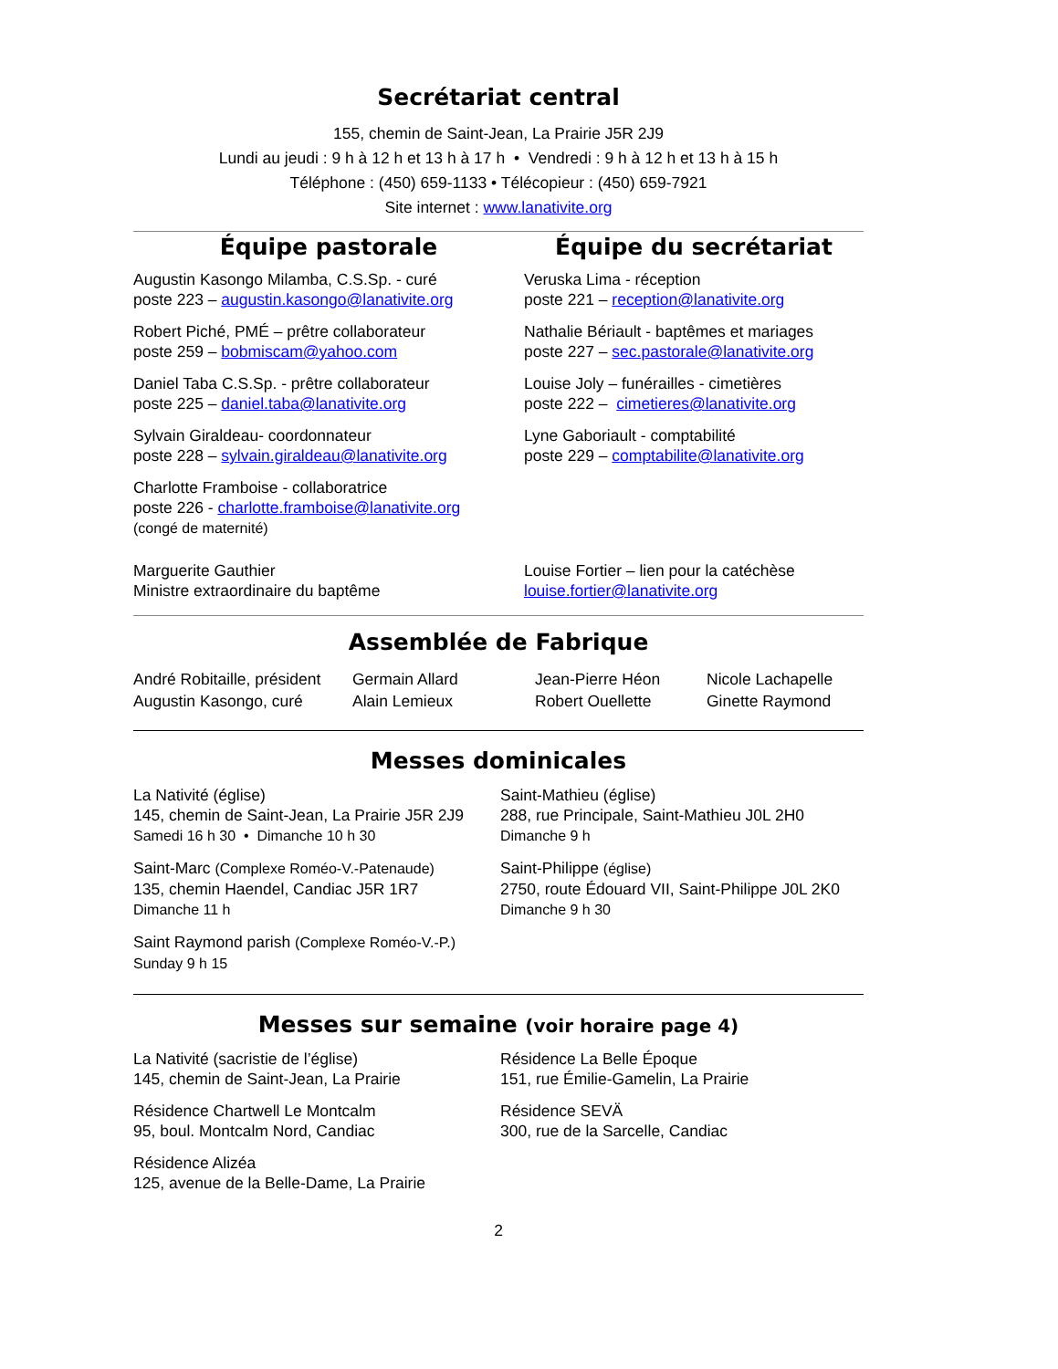Secrétariat central
155, chemin de Saint-Jean, La Prairie J5R 2J9
Lundi au jeudi : 9 h à 12 h et 13 h à 17 h • Vendredi : 9 h à 12 h et 13 h à 15 h
Téléphone : (450) 659-1133 • Télécopieur : (450) 659-7921
Site internet : www.lanativite.org
Équipe pastorale
Augustin Kasongo Milamba, C.S.Sp. - curé
poste 223 – augustin.kasongo@lanativite.org
Robert Piché, PMÉ – prêtre collaborateur
poste 259 – bobmiscam@yahoo.com
Daniel Taba C.S.Sp. - prêtre collaborateur
poste 225 – daniel.taba@lanativite.org
Sylvain Giraldeau- coordonnateur
poste 228 – sylvain.giraldeau@lanativite.org
Charlotte Framboise - collaboratrice
poste 226 - charlotte.framboise@lanativite.org
(congé de maternité)
Marguerite Gauthier
Ministre extraordinaire du baptême
Équipe du secrétariat
Veruska Lima - réception
poste 221 – reception@lanativite.org
Nathalie Bériault - baptêmes et mariages
poste 227 – sec.pastorale@lanativite.org
Louise Joly – funérailles - cimetières
poste 222 – cimetieres@lanativite.org
Lyne Gaboriault - comptabilité
poste 229 – comptabilite@lanativite.org
Louise Fortier – lien pour la catéchèse
louise.fortier@lanativite.org
Assemblée de Fabrique
André Robitaille, président
Augustin Kasongo, curé
Germain Allard
Alain Lemieux
Jean-Pierre Héon
Robert Ouellette
Nicole Lachapelle
Ginette Raymond
Messes dominicales
La Nativité (église)
145, chemin de Saint-Jean, La Prairie J5R 2J9
Samedi 16 h 30 • Dimanche 10 h 30
Saint-Marc (Complexe Roméo-V.-Patenaude)
135, chemin Haendel, Candiac J5R 1R7
Dimanche 11 h
Saint Raymond parish (Complexe Roméo-V.-P.)
Sunday 9 h 15
Saint-Mathieu (église)
288, rue Principale, Saint-Mathieu J0L 2H0
Dimanche 9 h
Saint-Philippe (église)
2750, route Édouard VII, Saint-Philippe J0L 2K0
Dimanche 9 h 30
Messes sur semaine (voir horaire page 4)
La Nativité (sacristie de l’église)
145, chemin de Saint-Jean, La Prairie
Résidence Chartwell Le Montcalm
95, boul. Montcalm Nord, Candiac
Résidence Alizéa
125, avenue de la Belle-Dame, La Prairie
Résidence La Belle Époque
151, rue Émilie-Gamelin, La Prairie
Résidence SEVÄ
300, rue de la Sarcelle, Candiac
2